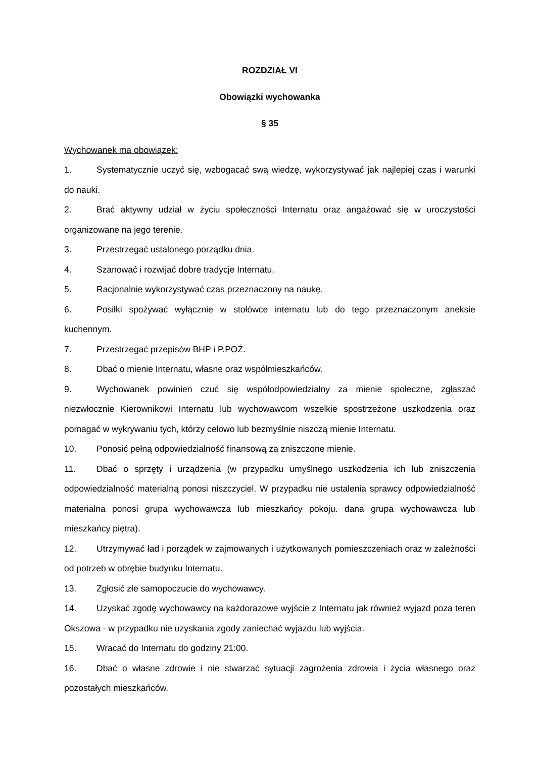ROZDZIAŁ VI
Obowiązki wychowanka
§ 35
Wychowanek ma obowiązek:
1. Systematycznie uczyć się, wzbogacać swą wiedzę, wykorzystywać jak najlepiej czas i warunki do nauki.
2. Brać aktywny udział w życiu społeczności Internatu oraz angażować się w uroczystości organizowane na jego terenie.
3. Przestrzegać ustalonego porządku dnia.
4. Szanować i rozwijać dobre tradycje Internatu.
5. Racjonalnie wykorzystywać czas przeznaczony na naukę.
6. Posiłki spożywać wyłącznie w stołówce internatu lub do tego przeznaczonym aneksie kuchennym.
7. Przestrzegać przepisów BHP i P.POŻ.
8. Dbać o mienie Internatu, własne oraz współmieszkańców.
9. Wychowanek powinien czuć się współodpowiedzialny za mienie społeczne, zgłaszać niezwłocznie Kierownikowi Internatu lub wychowawcom wszelkie spostrzeżone uszkodzenia oraz pomagać w wykrywaniu tych, którzy celowo lub bezmyślnie niszczą mienie Internatu.
10. Ponosić pełną odpowiedzialność finansową za zniszczone mienie.
11. Dbać o sprzęty i urządzenia (w przypadku umyślnego uszkodzenia ich lub zniszczenia odpowiedzialność materialną ponosi niszczyciel. W przypadku nie ustalenia sprawcy odpowiedzialność materialna ponosi grupa wychowawcza lub mieszkańcy pokoju. dana grupa wychowawcza lub mieszkańcy piętra).
12. Utrzymywać ład i porządek w zajmowanych i użytkowanych pomieszczeniach oraz w zależności od potrzeb w obrębie budynku Internatu.
13. Zgłosić złe samopoczucie do wychowawcy.
14. Uzyskać zgodę wychowawcy na każdorazowe wyjście z Internatu jak również wyjazd poza teren Okszowa - w przypadku nie uzyskania zgody zaniechać wyjazdu lub wyjścia.
15. Wracać do Internatu do godziny 21:00.
16. Dbać o własne zdrowie i nie stwarzać sytuacji zagrożenia zdrowia i życia własnego oraz pozostałych mieszkańców.